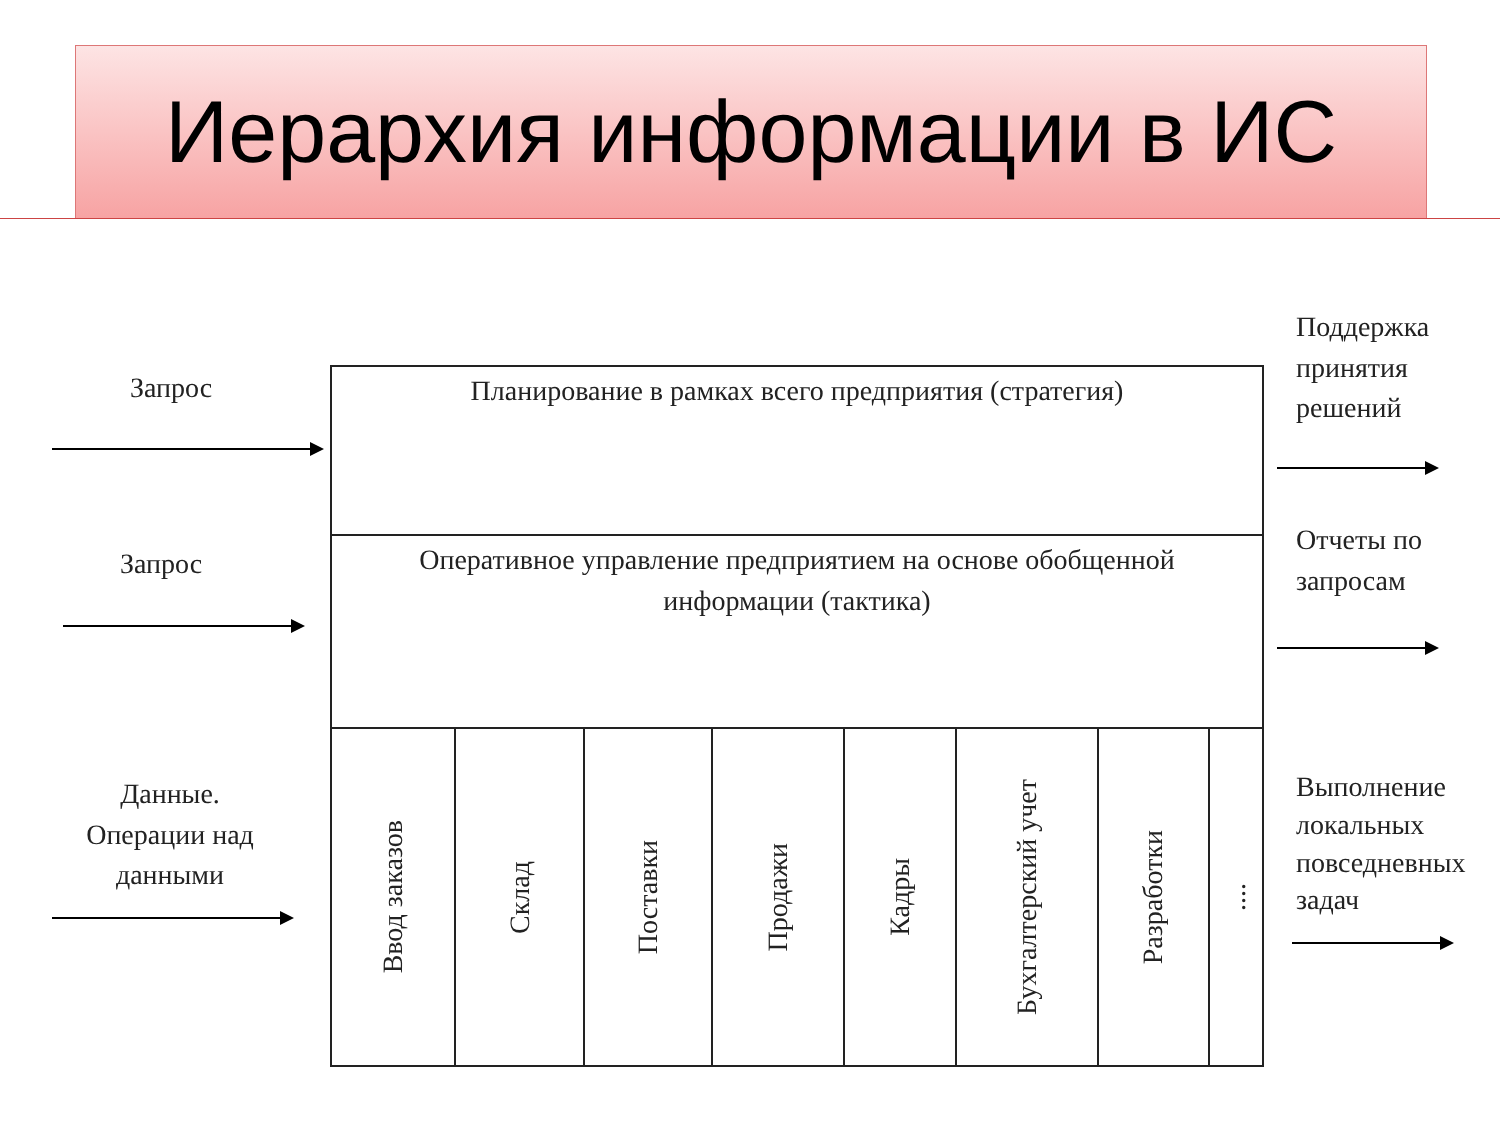Иерархия информации в ИС
Запрос
Запрос
Данные. Операции над данными
Планирование в рамках всего предприятия (стратегия)
Оперативное управление предприятием на основе обобщенной
информации (тактика)
Ввод заказов
Склад
Поставки
Продажи
Кадры
Бухгалтерский учет
Разработки
....
Поддержка
принятия
решений
Отчеты по
запросам
Выполнение
локальных
повседневных
задач